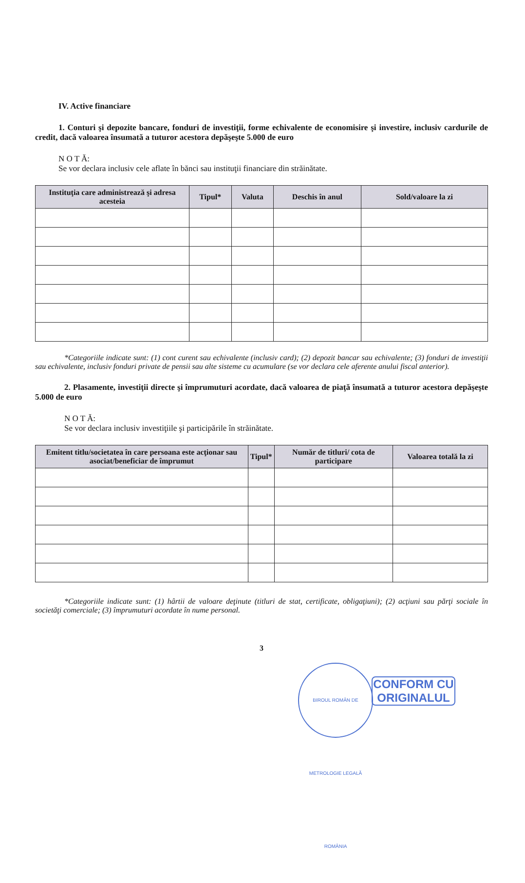IV. Active financiare
1. Conturi şi depozite bancare, fonduri de investiţii, forme echivalente de economisire şi investire, inclusiv cardurile de credit, dacă valoarea însumată a tuturor acestora depăşeşte 5.000 de euro
N O T Ă:
Se vor declara inclusiv cele aflate în bănci sau instituţii financiare din străinătate.
| Instituţia care administrează şi adresa acesteia | Tipul* | Valuta | Deschis în anul | Sold/valoare la zi |
| --- | --- | --- | --- | --- |
*Categoriile indicate sunt: (1) cont curent sau echivalente (inclusiv card); (2) depozit bancar sau echivalente; (3) fonduri de investiţii sau echivalente, inclusiv fonduri private de pensii sau alte sisteme cu acumulare (se vor declara cele aferente anului fiscal anterior).
2. Plasamente, investiţii directe şi împrumuturi acordate, dacă valoarea de piaţă însumată a tuturor acestora depăşeşte 5.000 de euro
N O T Ă:
Se vor declara inclusiv investiţiile şi participările în străinătate.
| Emitent titlu/societatea în care persoana este acţionar sau asociat/beneficiar de împrumut | Tipul* | Număr de titluri/ cota de participare | Valoarea totală la zi |
| --- | --- | --- | --- |
*Categoriile indicate sunt: (1) hârtii de valoare deţinute (titluri de stat, certificate, obligaţiuni); (2) acţiuni sau părţi sociale în societăţi comerciale; (3) împrumuturi acordate în nume personal.
3
BIROUL ROMÂN DE METROLOGIE LEGALĂ ROMÂNIA
CONFORM CU ORIGINALUL